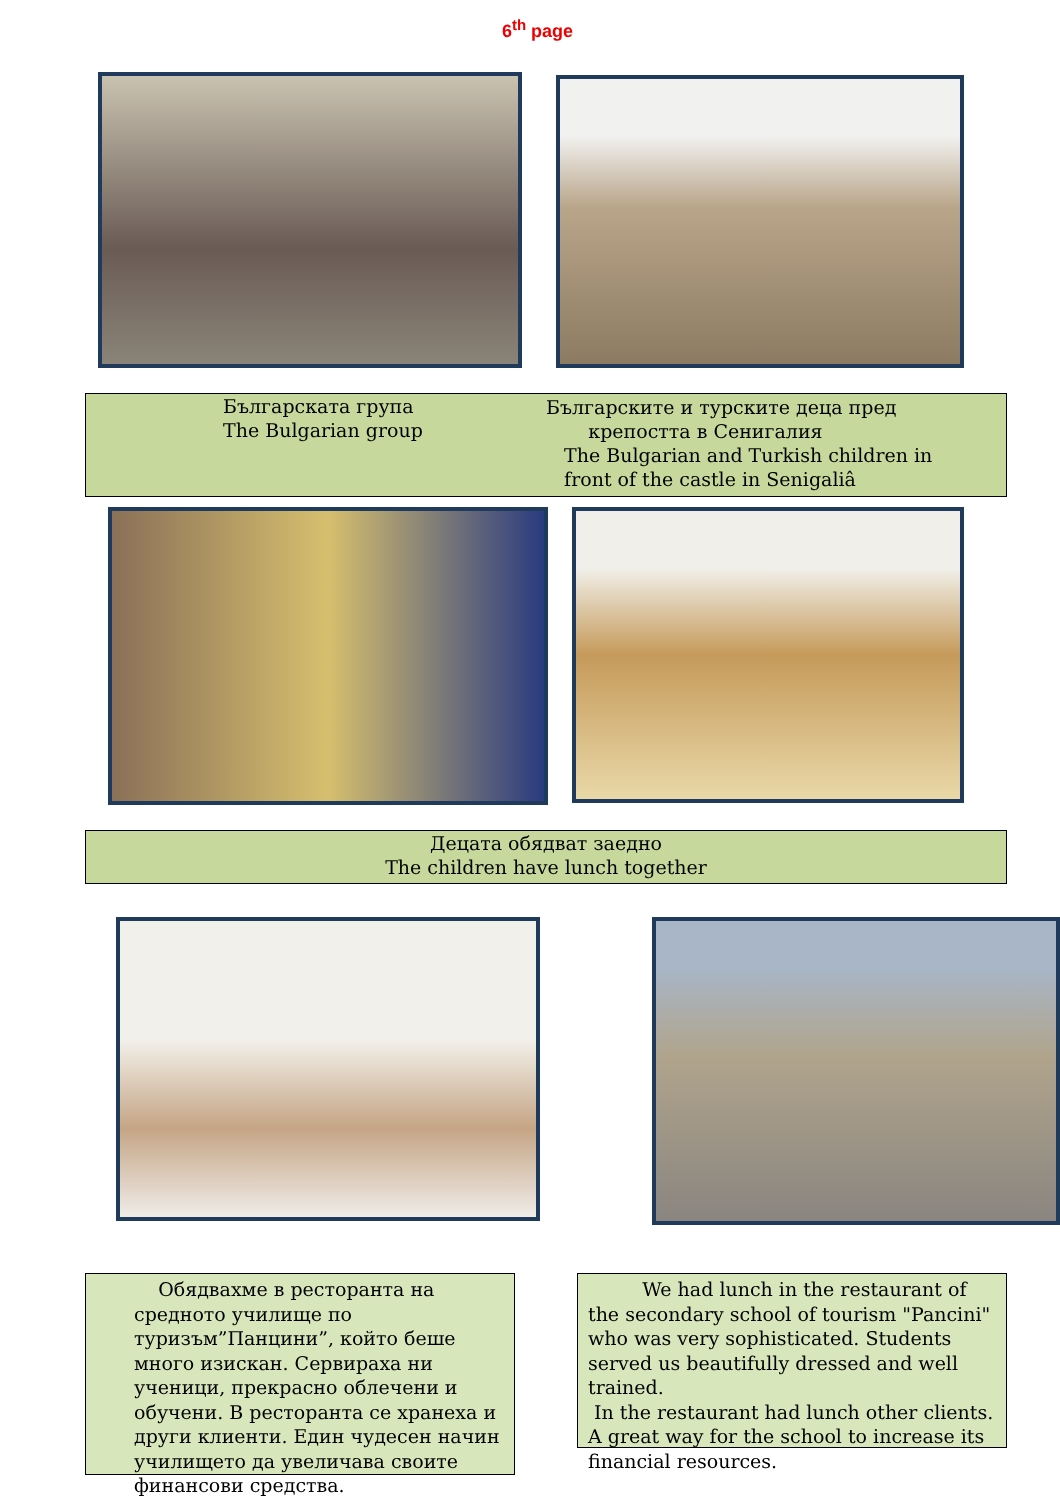6<sup>th</sup> page
Българската група
The Bulgarian group
Българските и турските деца пред
крепостта в Сенигалия
The Bulgarian and Turkish children in
front of the castle in Senigaliâ
Децата обядват заедно
The children have lunch together
Обядвахме в ресторанта на средното училище по туризъм”Панцини”, който беше много изискан. Сервираха ни ученици, прекрасно облечени и обучени. В ресторанта се хранеха и други клиенти. Един чудесен начин училището да увеличава своите финансови средства.
We had lunch in the restaurant of the secondary school of tourism "Pancini" who was very sophisticated. Students served us beautifully dressed and well trained.
In the restaurant had lunch other clients. A great way for the school to increase its financial resources.